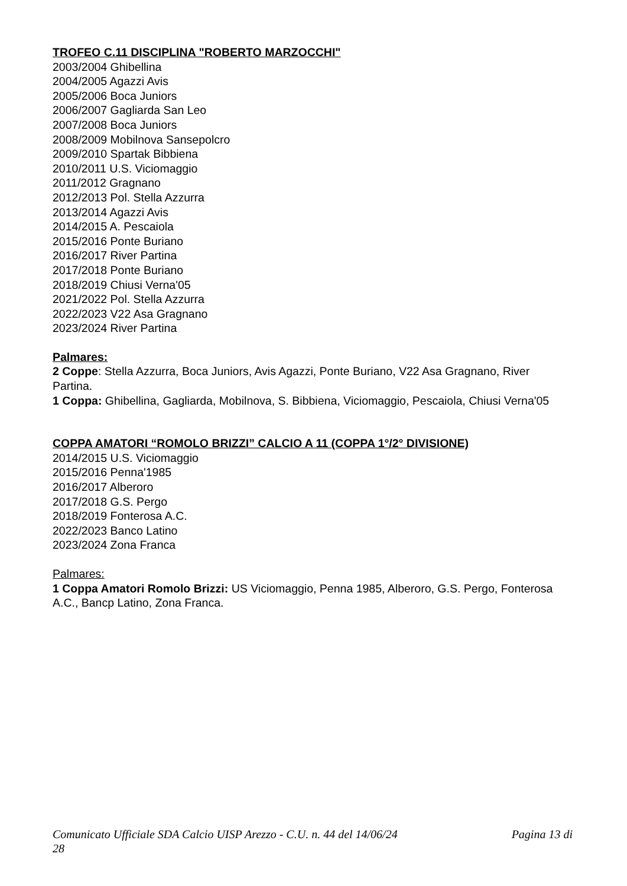TROFEO C.11 DISCIPLINA "ROBERTO MARZOCCHI"
2003/2004 Ghibellina
2004/2005 Agazzi Avis
2005/2006 Boca Juniors
2006/2007 Gagliarda San Leo
2007/2008 Boca Juniors
2008/2009 Mobilnova Sansepolcro
2009/2010 Spartak Bibbiena
2010/2011 U.S. Viciomaggio
2011/2012 Gragnano
2012/2013 Pol. Stella Azzurra
2013/2014 Agazzi Avis
2014/2015 A. Pescaiola
2015/2016 Ponte Buriano
2016/2017 River Partina
2017/2018 Ponte Buriano
2018/2019 Chiusi Verna'05
2021/2022 Pol. Stella Azzurra
2022/2023 V22 Asa Gragnano
2023/2024 River Partina
Palmares:
2 Coppe: Stella Azzurra, Boca Juniors, Avis Agazzi, Ponte Buriano, V22 Asa Gragnano, River Partina.
1 Coppa: Ghibellina, Gagliarda, Mobilnova, S. Bibbiena, Viciomaggio, Pescaiola, Chiusi Verna'05
COPPA AMATORI “ROMOLO BRIZZI” CALCIO A 11 (COPPA 1°/2° DIVISIONE)
2014/2015 U.S. Viciomaggio
2015/2016 Penna'1985
2016/2017 Alberoro
2017/2018 G.S. Pergo
2018/2019 Fonterosa A.C.
2022/2023 Banco Latino
2023/2024 Zona Franca
Palmares:
1 Coppa Amatori Romolo Brizzi: US Viciomaggio, Penna 1985, Alberoro, G.S. Pergo, Fonterosa A.C., Bancp Latino, Zona Franca.
Pagina 13 di Comunicato Ufficiale SDA Calcio UISP Arezzo - C.U. n. 44 del 14/06/24
28